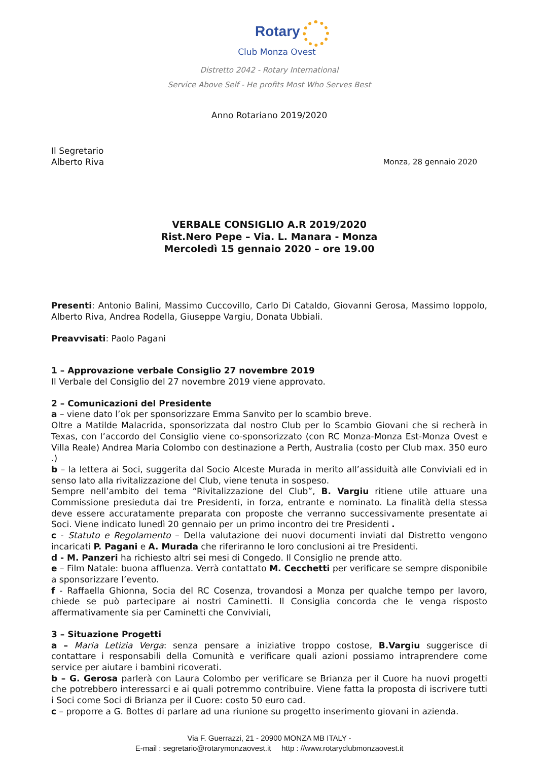Rotary
Club Monza Ovest
Distretto 2042 - Rotary International
Service Above Self - He profits Most Who Serves Best
Anno Rotariano 2019/2020
Il Segretario
Alberto Riva Monza, 28 gennaio 2020
VERBALE CONSIGLIO A.R 2019/2020
Rist.Nero Pepe – Via. L. Manara - Monza
Mercoledì 15 gennaio 2020 – ore 19.00
Presenti: Antonio Balini, Massimo Cuccovillo, Carlo Di Cataldo, Giovanni Gerosa, Massimo Ioppolo, Alberto Riva, Andrea Rodella, Giuseppe Vargiu, Donata Ubbiali.
Preavvisati: Paolo Pagani
1 – Approvazione verbale Consiglio 27 novembre 2019
Il Verbale del Consiglio del 27 novembre 2019 viene approvato.
2 – Comunicazioni del Presidente
a – viene dato l’ok per sponsorizzare Emma Sanvito per lo scambio breve.
Oltre a Matilde Malacrida, sponsorizzata dal nostro Club per lo Scambio Giovani che si recherà in Texas, con l’accordo del Consiglio viene co-sponsorizzato (con RC Monza-Monza Est-Monza Ovest e Villa Reale) Andrea Maria Colombo con destinazione a Perth, Australia (costo per Club max. 350 euro .)
b – la lettera ai Soci, suggerita dal Socio Alceste Murada in merito all’assiduità alle Conviviali ed in senso lato alla rivitalizzazione del Club, viene tenuta in sospeso.
Sempre nell’ambito del tema “Rivitalizzazione del Club”, B. Vargiu ritiene utile attuare una Commissione presieduta dai tre Presidenti, in forza, entrante e nominato. La finalità della stessa deve essere accuratamente preparata con proposte che verranno successivamente presentate ai Soci. Viene indicato lunedì 20 gennaio per un primo incontro dei tre Presidenti .
c - Statuto e Regolamento – Della valutazione dei nuovi documenti inviati dal Distretto vengono incaricati P. Pagani e A. Murada che riferiranno le loro conclusioni ai tre Presidenti.
d - M. Panzeri ha richiesto altri sei mesi di Congedo. Il Consiglio ne prende atto.
e – Film Natale: buona affluenza. Verrà contattato M. Cecchetti per verificare se sempre disponibile a sponsorizzare l’evento.
f - Raffaella Ghionna, Socia del RC Cosenza, trovandosi a Monza per qualche tempo per lavoro, chiede se può partecipare ai nostri Caminetti. Il Consiglia concorda che le venga risposto affermativamente sia per Caminetti che Conviviali,
3 – Situazione Progetti
a – Maria Letizia Verga: senza pensare a iniziative troppo costose, B.Vargiu suggerisce di contattare i responsabili della Comunità e verificare quali azioni possiamo intraprendere come service per aiutare i bambini ricoverati.
b – G. Gerosa parlerà con Laura Colombo per verificare se Brianza per il Cuore ha nuovi progetti che potrebbero interessarci e ai quali potremmo contribuire. Viene fatta la proposta di iscrivere tutti i Soci come Soci di Brianza per il Cuore: costo 50 euro cad.
c – proporre a G. Bottes di parlare ad una riunione su progetto inserimento giovani in azienda.
Via F. Guerrazzi, 21 - 20900 MONZA MB ITALY -
E-mail : segretario@rotarymonzaovest.it http : //www.rotaryclubmonzaovest.it